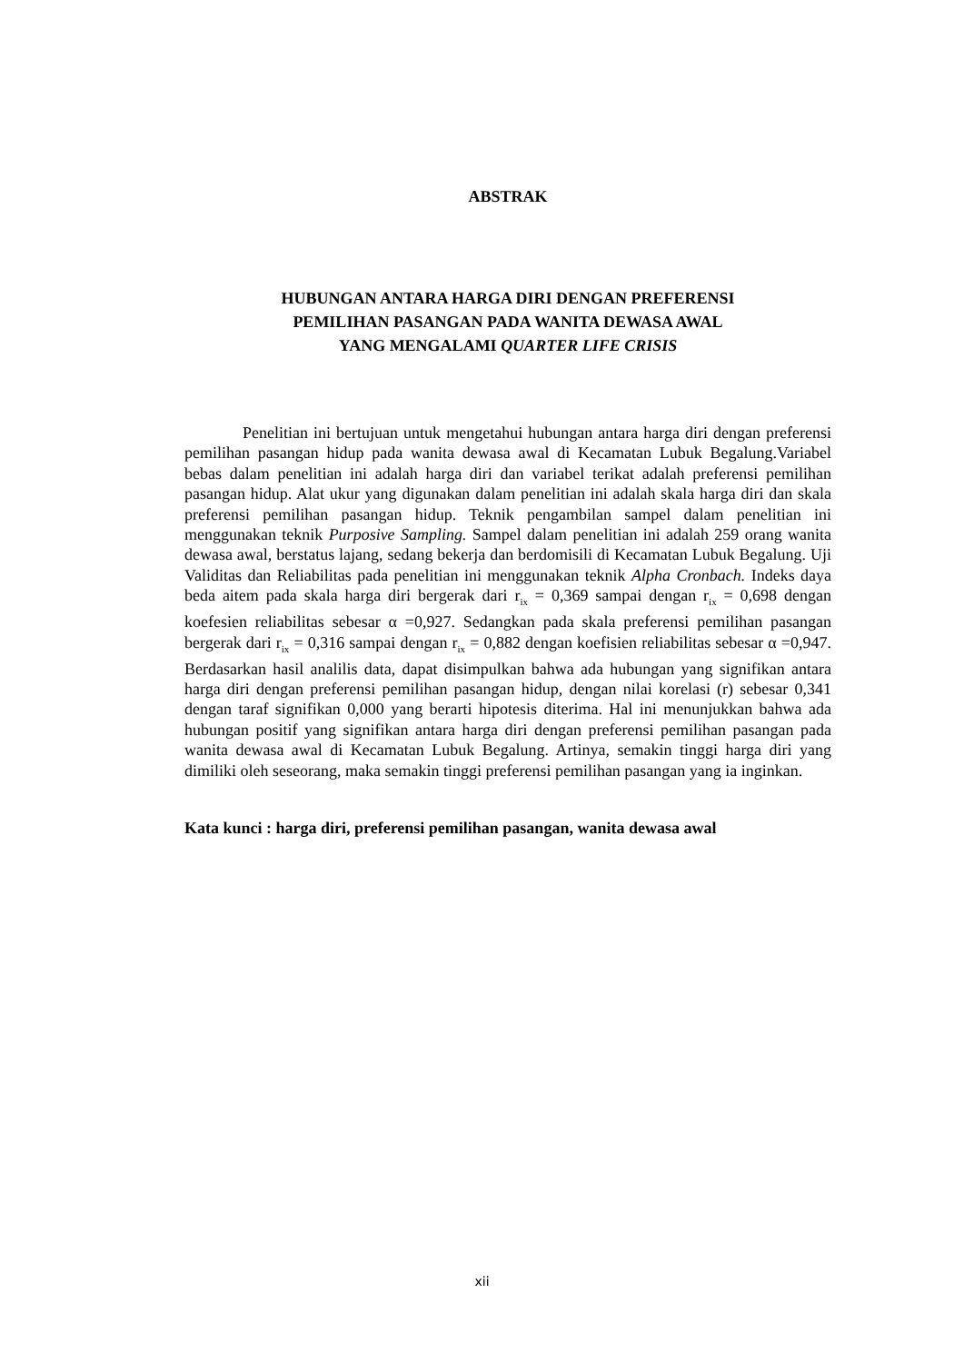ABSTRAK
HUBUNGAN ANTARA HARGA DIRI DENGAN PREFERENSI
PEMILIHAN PASANGAN PADA WANITA DEWASA AWAL
YANG MENGALAMI QUARTER LIFE CRISIS
Penelitian ini bertujuan untuk mengetahui hubungan antara harga diri dengan preferensi pemilihan pasangan hidup pada wanita dewasa awal di Kecamatan Lubuk Begalung.Variabel bebas dalam penelitian ini adalah harga diri dan variabel terikat adalah preferensi pemilihan pasangan hidup. Alat ukur yang digunakan dalam penelitian ini adalah skala harga diri dan skala preferensi pemilihan pasangan hidup. Teknik pengambilan sampel dalam penelitian ini menggunakan teknik Purposive Sampling. Sampel dalam penelitian ini adalah 259 orang wanita dewasa awal, berstatus lajang, sedang bekerja dan berdomisili di Kecamatan Lubuk Begalung. Uji Validitas dan Reliabilitas pada penelitian ini menggunakan teknik Alpha Cronbach. Indeks daya beda aitem pada skala harga diri bergerak dari r<sub>ix</sub> = 0,369 sampai dengan r<sub>ix</sub> = 0,698 dengan koefesien reliabilitas sebesar α =0,927. Sedangkan pada skala preferensi pemilihan pasangan bergerak dari r<sub>ix</sub> = 0,316 sampai dengan r<sub>ix</sub> = 0,882 dengan koefisien reliabilitas sebesar α =0,947. Berdasarkan hasil analilis data, dapat disimpulkan bahwa ada hubungan yang signifikan antara harga diri dengan preferensi pemilihan pasangan hidup, dengan nilai korelasi (r) sebesar 0,341 dengan taraf signifikan 0,000 yang berarti hipotesis diterima. Hal ini menunjukkan bahwa ada hubungan positif yang signifikan antara harga diri dengan preferensi pemilihan pasangan pada wanita dewasa awal di Kecamatan Lubuk Begalung. Artinya, semakin tinggi harga diri yang dimiliki oleh seseorang, maka semakin tinggi preferensi pemilihan pasangan yang ia inginkan.
Kata kunci : harga diri, preferensi pemilihan pasangan, wanita dewasa awal
xii